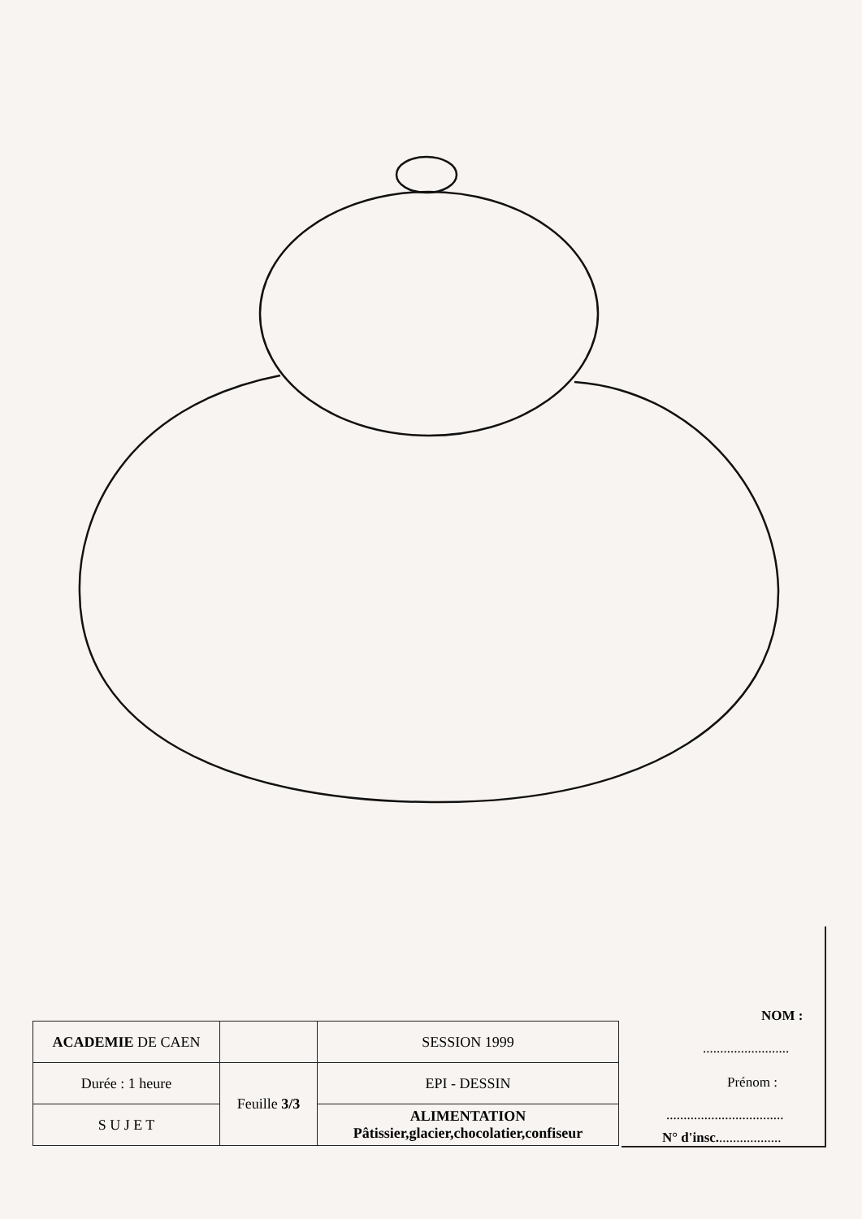| ACADEMIE DE CAEN | | SESSION 1999 |
| Durée : 1 heure | Feuille 3/3 | EPI - DESSIN |
| S U J E T | | ALIMENTATION Pâtissier,glacier,chocolatier,confiseur |
NOM :
.........................
Prénom :
..................................
N° d'insc...................